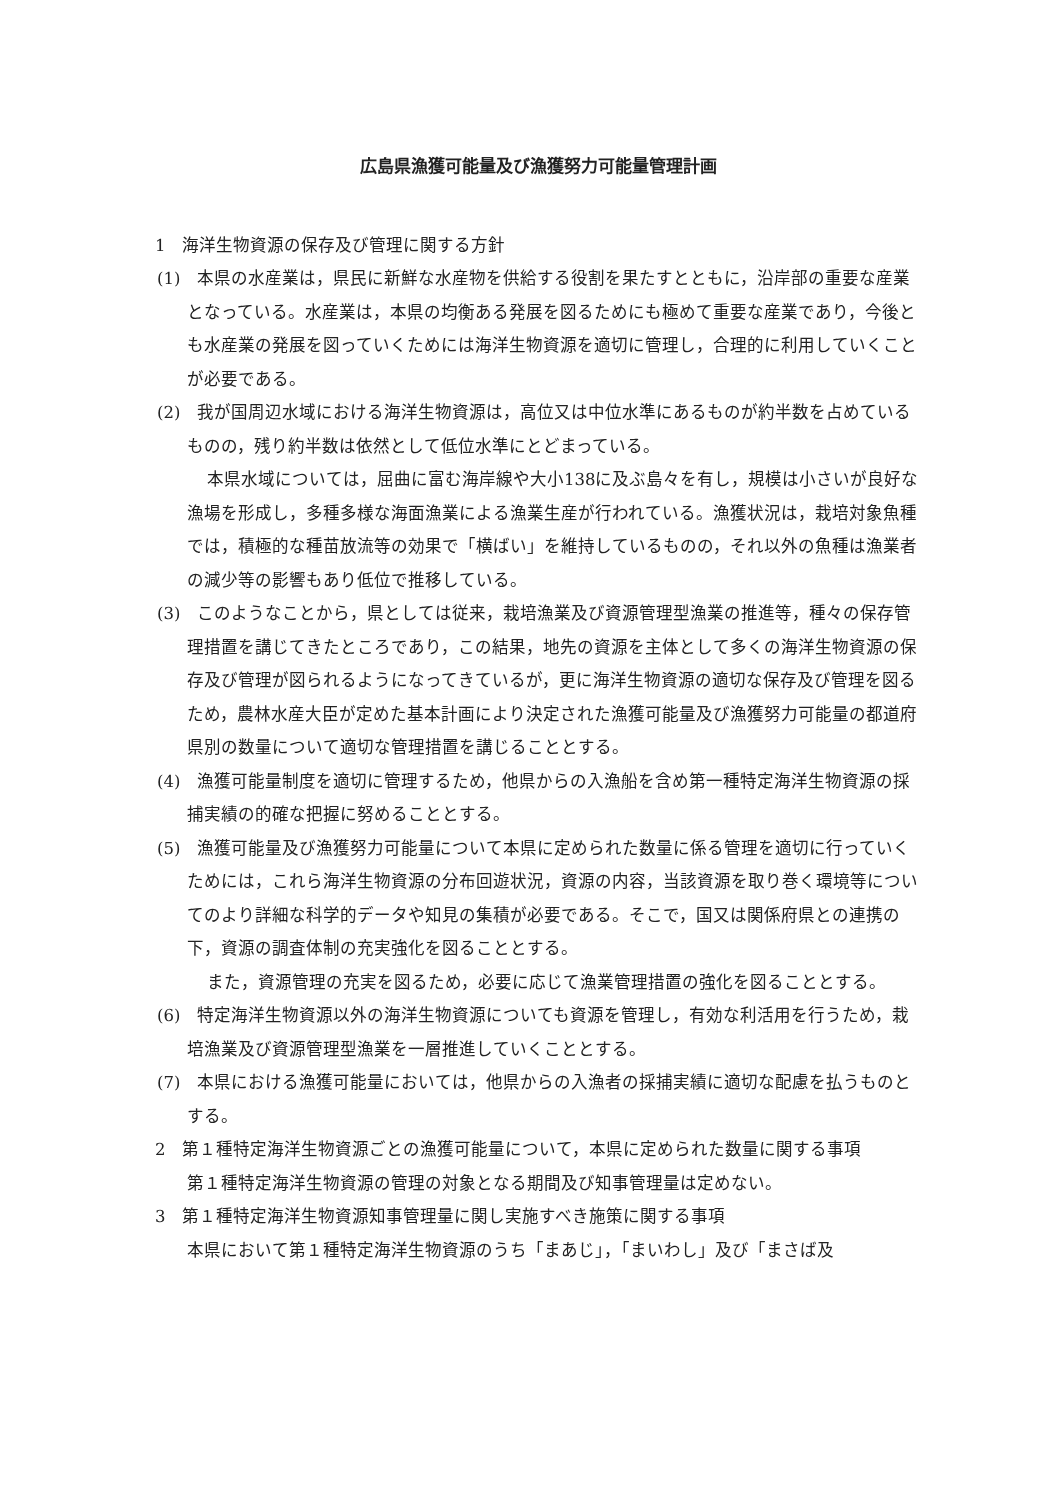広島県漁獲可能量及び漁獲努力可能量管理計画
1　海洋生物資源の保存及び管理に関する方針
(1)　本県の水産業は，県民に新鮮な水産物を供給する役割を果たすとともに，沿岸部の重要な産業となっている。水産業は，本県の均衡ある発展を図るためにも極めて重要な産業であり，今後とも水産業の発展を図っていくためには海洋生物資源を適切に管理し，合理的に利用していくことが必要である。
(2)　我が国周辺水域における海洋生物資源は，高位又は中位水準にあるものが約半数を占めているものの，残り約半数は依然として低位水準にとどまっている。
本県水域については，屈曲に富む海岸線や大小138に及ぶ島々を有し，規模は小さいが良好な漁場を形成し，多種多様な海面漁業による漁業生産が行われている。漁獲状況は，栽培対象魚種では，積極的な種苗放流等の効果で「横ばい」を維持しているものの，それ以外の魚種は漁業者の減少等の影響もあり低位で推移している。
(3)　このようなことから，県としては従来，栽培漁業及び資源管理型漁業の推進等，種々の保存管理措置を講じてきたところであり，この結果，地先の資源を主体として多くの海洋生物資源の保存及び管理が図られるようになってきているが，更に海洋生物資源の適切な保存及び管理を図るため，農林水産大臣が定めた基本計画により決定された漁獲可能量及び漁獲努力可能量の都道府県別の数量について適切な管理措置を講じることとする。
(4)　漁獲可能量制度を適切に管理するため，他県からの入漁船を含め第一種特定海洋生物資源の採捕実績の的確な把握に努めることとする。
(5)　漁獲可能量及び漁獲努力可能量について本県に定められた数量に係る管理を適切に行っていくためには，これら海洋生物資源の分布回遊状況，資源の内容，当該資源を取り巻く環境等についてのより詳細な科学的データや知見の集積が必要である。そこで，国又は関係府県との連携の下，資源の調査体制の充実強化を図ることとする。
また，資源管理の充実を図るため，必要に応じて漁業管理措置の強化を図ることとする。
(6)　特定海洋生物資源以外の海洋生物資源についても資源を管理し，有効な利活用を行うため，栽培漁業及び資源管理型漁業を一層推進していくこととする。
(7)　本県における漁獲可能量においては，他県からの入漁者の採捕実績に適切な配慮を払うものとする。
2　第１種特定海洋生物資源ごとの漁獲可能量について，本県に定められた数量に関する事項
第１種特定海洋生物資源の管理の対象となる期間及び知事管理量は定めない。
3　第１種特定海洋生物資源知事管理量に関し実施すべき施策に関する事項
本県において第１種特定海洋生物資源のうち「まあじ」，「まいわし」及び「まさば及